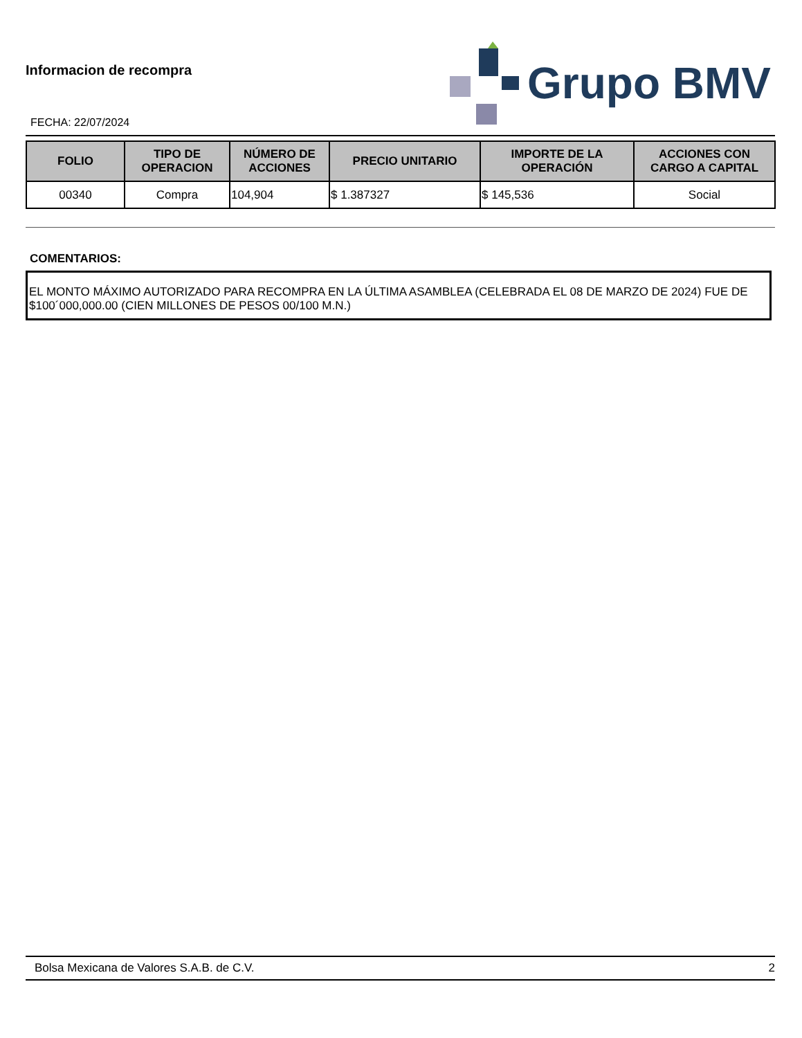Informacion de recompra
FECHA: 22/07/2024
Grupo BMV
| FOLIO | TIPO DE OPERACION | NÚMERO DE ACCIONES | PRECIO UNITARIO | IMPORTE DE LA OPERACIÓN | ACCIONES CON CARGO A CAPITAL |
| --- | --- | --- | --- | --- | --- |
| 00340 | Compra | 104,904 | $ 1.387327 | $ 145,536 | Social |
COMENTARIOS:
EL MONTO MÁXIMO AUTORIZADO PARA RECOMPRA EN LA ÚLTIMA ASAMBLEA (CELEBRADA EL 08 DE MARZO DE 2024) FUE DE $100´000,000.00 (CIEN MILLONES DE PESOS 00/100 M.N.)
Bolsa Mexicana de Valores S.A.B. de C.V. 2